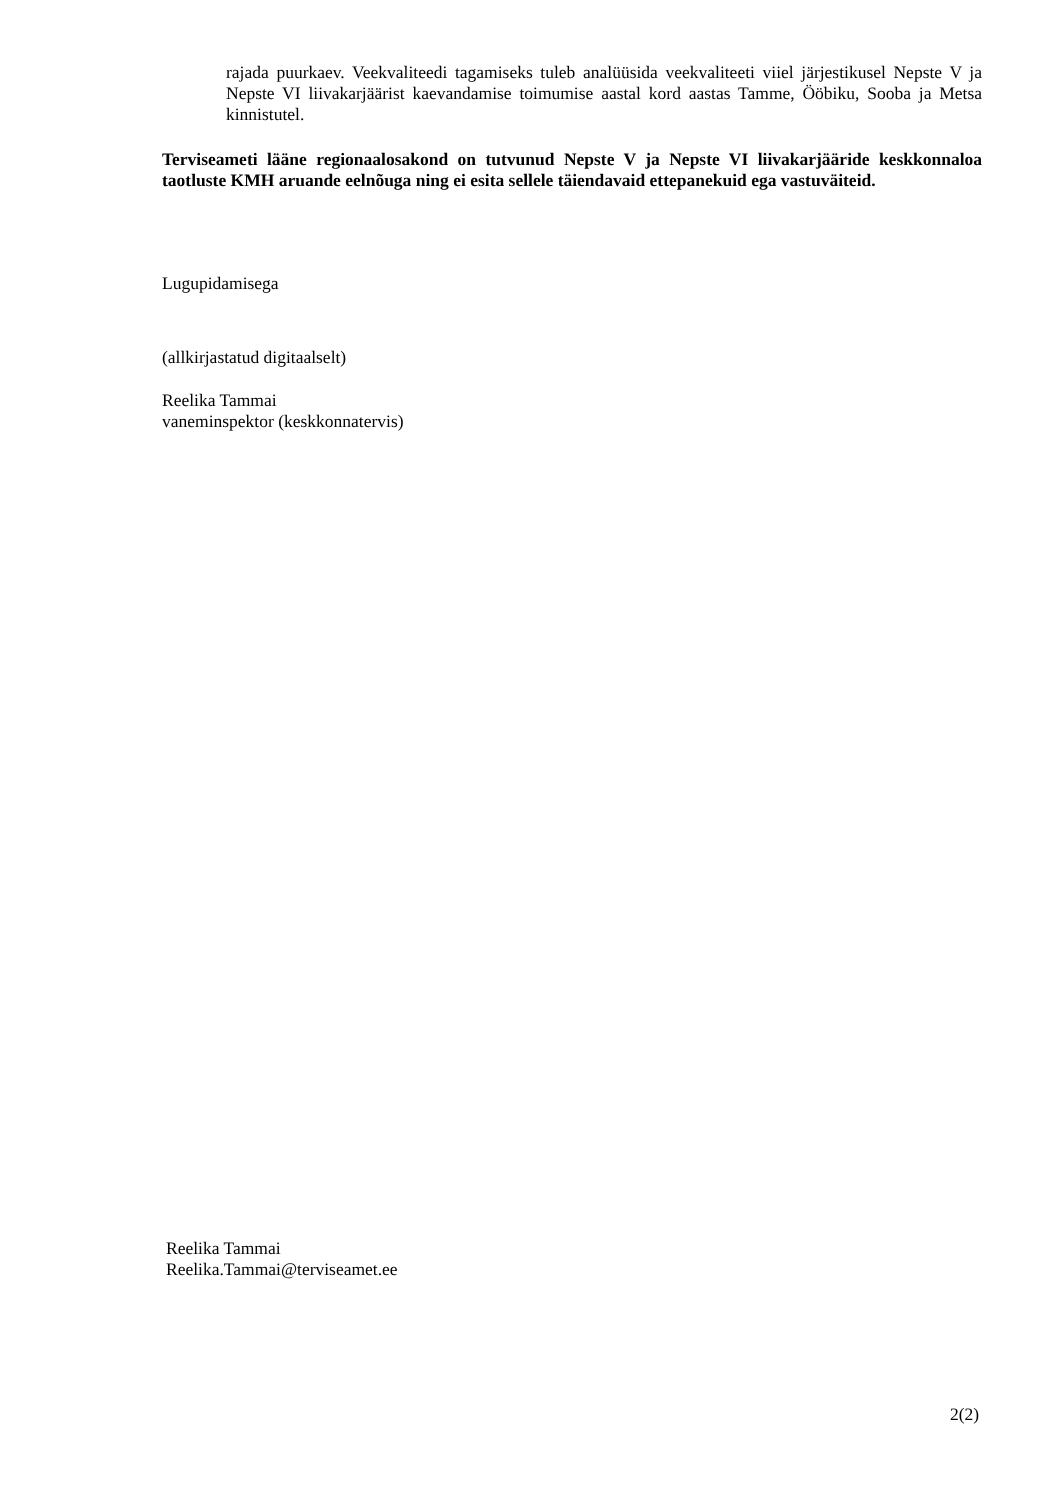rajada puurkaev. Veekvaliteedi tagamiseks tuleb analüüsida veekvaliteeti viiel järjestikusel Nepste V ja Nepste VI liivakarjäärist kaevandamise toimumise aastal kord aastas Tamme, Ööbiku, Sooba ja Metsa kinnistutel.
Terviseameti lääne regionaalosakond on tutvunud Nepste V ja Nepste VI liivakarjääride keskkonnaloa taotluste KMH aruande eelnõuga ning ei esita sellele täiendavaid ettepanekuid ega vastuväiteid.
Lugupidamisega
(allkirjastatud digitaalselt)
Reelika Tammai
vaneminspektor (keskkonnatervis)
Reelika Tammai
Reelika.Tammai@terviseamet.ee
2(2)